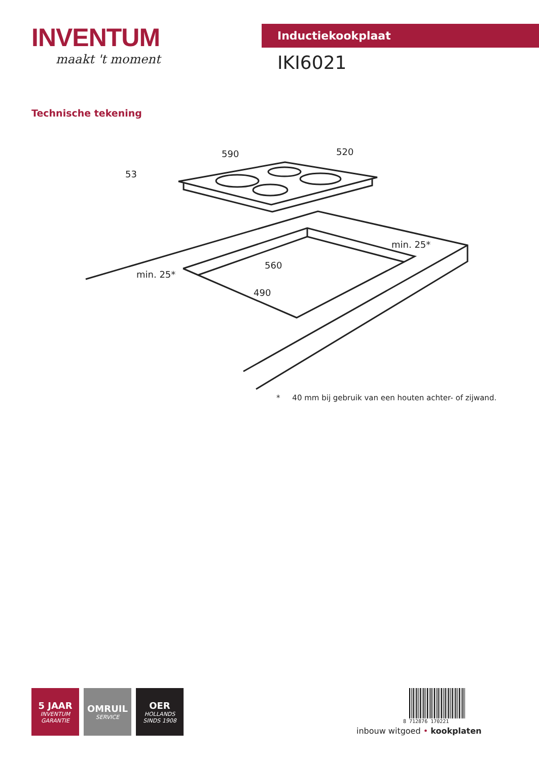INVENTUM
maakt 't moment
Inductiekookplaat
IKI6021
Technische tekening
590
520
53
min. 25*
min. 25*
560
490
* 40 mm bij gebruik van een houten achter- of zijwand.
5 JAAR
INVENTUM
GARANTIE
OMRUIL
SERVICE
OER
HOLLANDS
SINDS 1908
8 712876 170221
inbouw witgoed • kookplaten